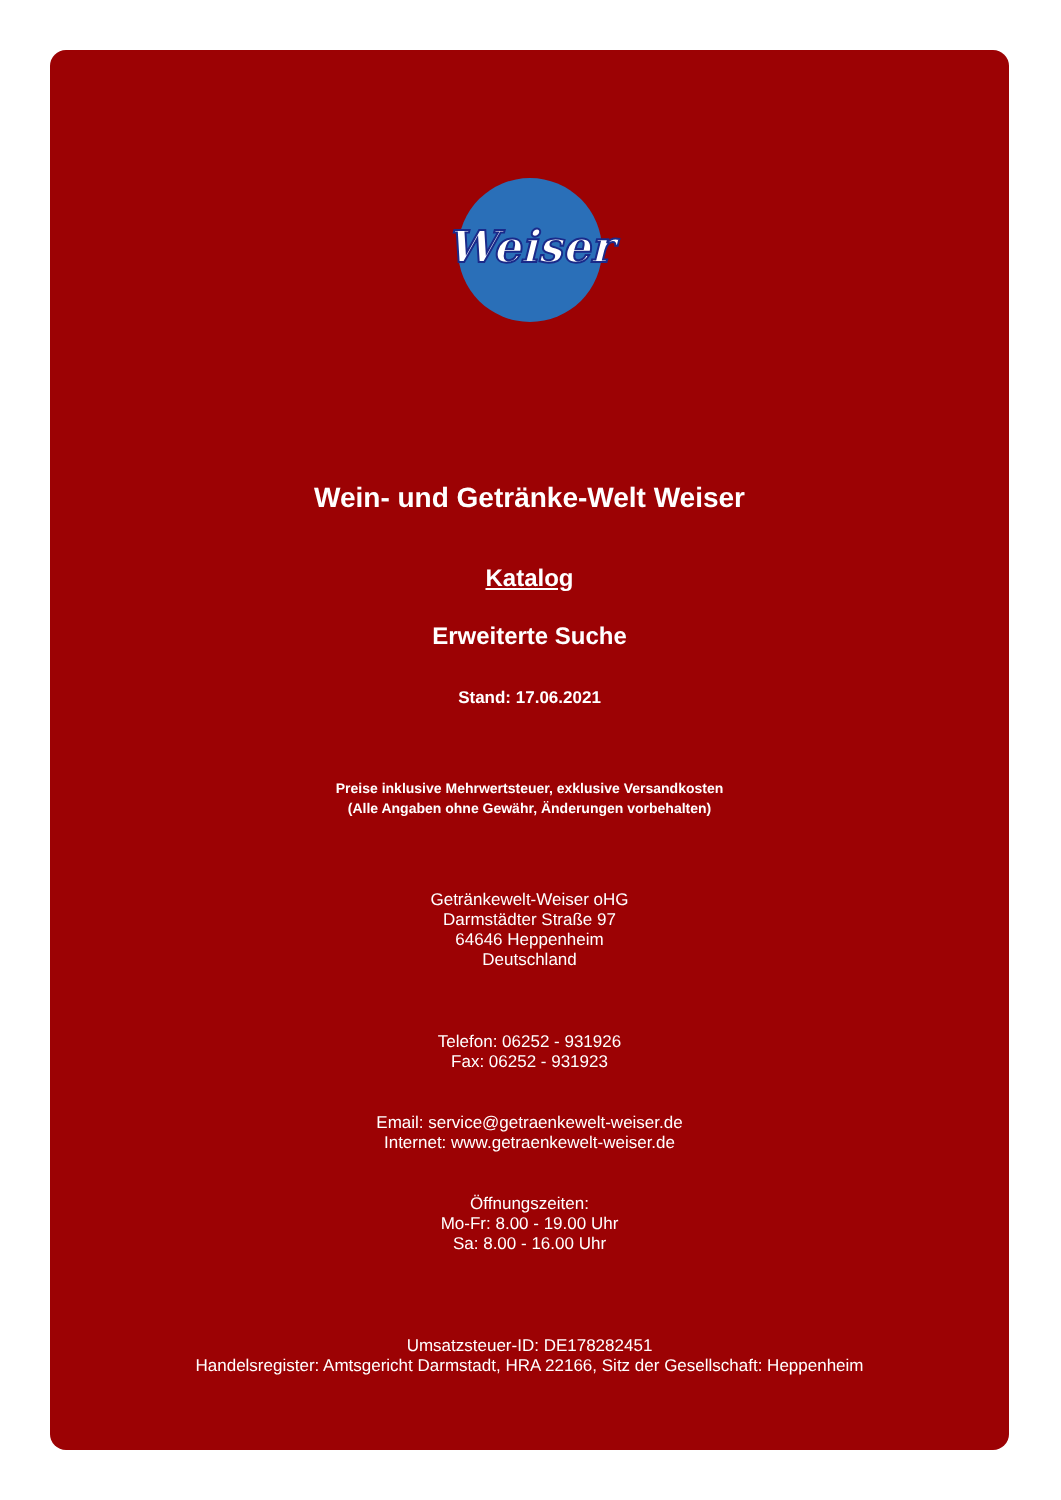Weiser
Wein- und Getränke-Welt Weiser
Katalog
Erweiterte Suche
Stand: 17.06.2021
Preise inklusive Mehrwertsteuer, exklusive Versandkosten
(Alle Angaben ohne Gewähr, Änderungen vorbehalten)
Getränkewelt-Weiser oHG
Darmstädter Straße 97
64646 Heppenheim
Deutschland
Telefon: 06252 - 931926
Fax: 06252 - 931923
Email: service@getraenkewelt-weiser.de
Internet: www.getraenkewelt-weiser.de
Öffnungszeiten:
Mo-Fr: 8.00 - 19.00 Uhr
Sa: 8.00 - 16.00 Uhr
Umsatzsteuer-ID: DE178282451
Handelsregister: Amtsgericht Darmstadt, HRA 22166, Sitz der Gesellschaft: Heppenheim